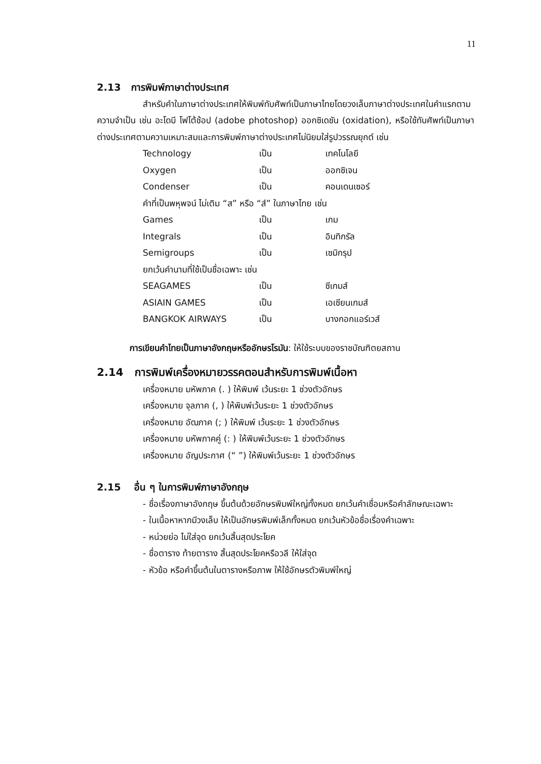11
2.13 การพิมพ์ภาษาต่างประเทศ
สำหรับคำในภาษาต่างประเทศให้พิมพ์ทับศัพท์เป็นภาษาไทยโดยวงเล็บภาษาต่างประเทศในคำแรกตามความจำเป็น เช่น อะโดบี โฟโต้ช้อป (adobe photoshop) ออกซิเดชัน (oxidation), หรือใช้ทับศัพท์เป็นภาษาต่างประเทศตามความเหมาะสมและการพิมพ์ภาษาต่างประเทศไม่นิยมใส่รูปวรรณยุกต์ เช่น
| Technology | เป็น | เทคโนโลยี |
| Oxygen | เป็น | ออกซิเจน |
| Condenser | เป็น | คอนเดนเซอร์ |
| คำที่เป็นพหุพจน์ ไม่เติม “ส” หรือ “ส์” ในภาษาไทย เช่น | | |
| Games | เป็น | เกม |
| Integrals | เป็น | อินทิกรัล |
| Semigroups | เป็น | เซมิกรุป |
| ยกเว้นคำนามที่ใช้เป็นชื่อเฉพาะ เช่น | | |
| SEAGAMES | เป็น | ซีเกมส์ |
| ASIAIN GAMES | เป็น | เอเซียนเกมส์ |
| BANGKOK AIRWAYS | เป็น | บางกอกแอร์เวส์ |
การเขียนคำไทยเป็นภาษาอังกฤษหรืออักษรโรมัน: ให้ใช้ระบบของราชบัณฑิตยสถาน
2.14 การพิมพ์เครื่องหมายวรรคตอนสำหรับการพิมพ์เนื้อหา
เครื่องหมาย มหัพภาค (. ) ให้พิมพ์ เว้นระยะ 1 ช่วงตัวอักษร
เครื่องหมาย จุลภาค (, ) ให้พิมพ์เว้นระยะ 1 ช่วงตัวอักษร
เครื่องหมาย อัฒภาค (; ) ให้พิมพ์ เว้นระยะ 1 ช่วงตัวอักษร
เครื่องหมาย มหัพภาคคู่ (: ) ให้พิมพ์เว้นระยะ 1 ช่วงตัวอักษร
เครื่องหมาย อัญประกาศ (“ ”) ให้พิมพ์เว้นระยะ 1 ช่วงตัวอักษร
2.15 อื่น ๆ ในการพิมพ์ภาษาอังกฤษ
- ชื่อเรื่องภาษาอังกฤษ ขึ้นต้นด้วยอักษรพิมพ์ใหญ่ทั้งหมด ยกเว้นคำเชื่อมหรือคำลักษณะเฉพาะ
- ในเนื้อหาหากมีวงเล็บ ให้เป็นอักษรพิมพ์เล็กทั้งหมด ยกเว้นหัวข้อชื่อเรื่องคำเฉพาะ
- หน่วยย่อ ไม่ใส่จุด ยกเว้นสิ้นสุดประโยค
- ชื่อตาราง ท้ายตาราง สิ้นสุดประโยคหรือวลี ให้ใส่จุด
- หัวข้อ หรือคำขึ้นต้นในตารางหรือภาพ ให้ใช้อักษรตัวพิมพ์ใหญ่